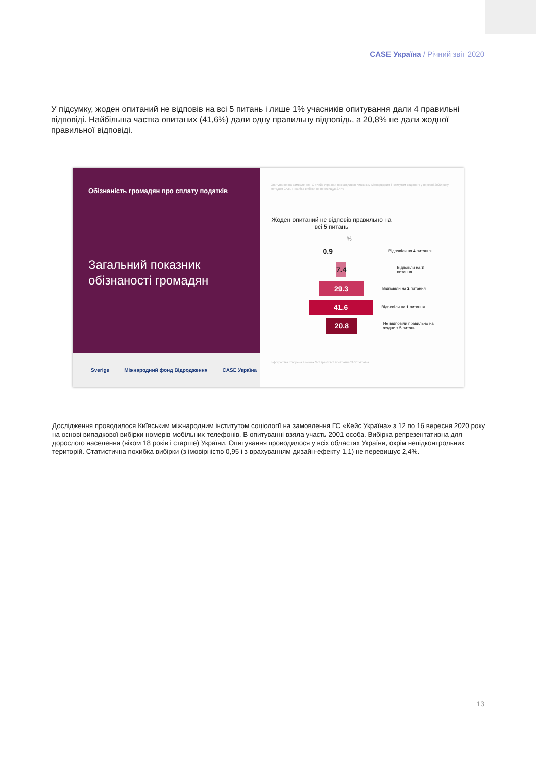CASE Україна / Річний звіт 2020
У підсумку, жоден опитаний не відповів на всі 5 питань і лише 1% учасників опитування дали 4 правильні відповіді. Найбільша частка опитаних (41,6%) дали одну правильну відповідь, а 20,8% не дали жодної правильної відповіді.
Обізнаність громадян про сплату податків
Загальний показник обізнаності громадян
Sverige Міжнародний фонд Відродження CASE Україна
Опитування на замовлення ГС «Кейс Україна» проводилося Київським міжнародним інститутом соціології у вересні 2020 року методом CATI. Похибка вибірки не перевищує 2.4%
Жоден опитаний не відповів правильно на всі 5 питань
%
0.9
Відповіли на 4 питання
7.4
Відповіли на 3 питання
29.3
Відповіли на 2 питання
41.6
Відповіли на 1 питання
20.8
Не відповіли правильно на жодне з 5 питань
Інфографіка створена в межах 3-ої грантової програми CASE Україна.
Дослідження проводилося Київським міжнародним інститутом соціології на замовлення ГС «Кейс Україна» з 12 по 16 вересня 2020 року на основі випадкової вибірки номерів мобільних телефонів. В опитуванні взяла участь 2001 особа. Вибірка репрезентативна для дорослого населення (віком 18 років і старше) України. Опитування проводилося у всіх областях України, окрім непідконтрольних територій. Статистична похибка вибірки (з імовірністю 0,95 і з врахуванням дизайн-ефекту 1,1) не перевищує 2,4%.
13